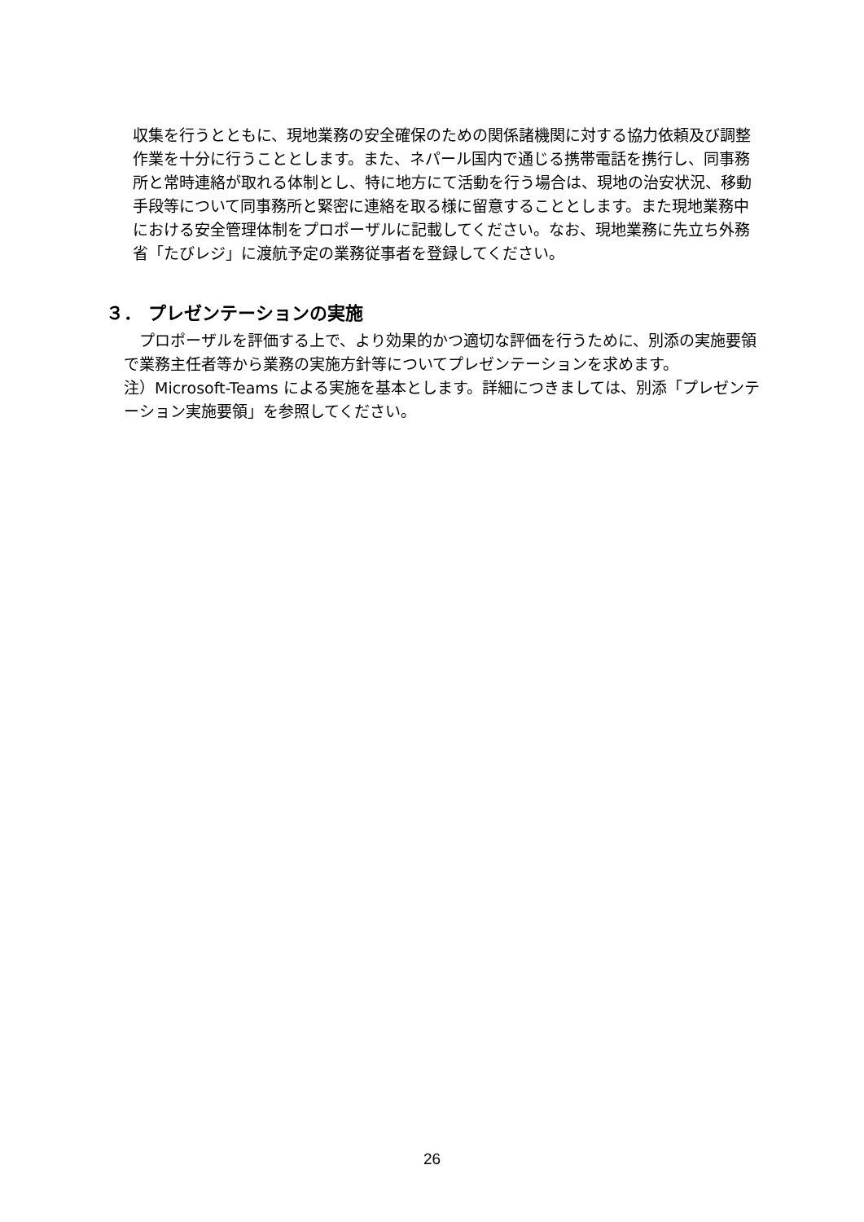収集を行うとともに、現地業務の安全確保のための関係諸機関に対する協力依頼及び調整作業を十分に行うこととします。また、ネパール国内で通じる携帯電話を携行し、同事務所と常時連絡が取れる体制とし、特に地方にて活動を行う場合は、現地の治安状況、移動手段等について同事務所と緊密に連絡を取る様に留意することとします。また現地業務中における安全管理体制をプロポーザルに記載してください。なお、現地業務に先立ち外務省「たびレジ」に渡航予定の業務従事者を登録してください。
３． プレゼンテーションの実施
　プロポーザルを評価する上で、より効果的かつ適切な評価を行うために、別添の実施要領で業務主任者等から業務の実施方針等についてプレゼンテーションを求めます。
注）Microsoft-Teams による実施を基本とします。詳細につきましては、別添「プレゼンテーション実施要領」を参照してください。
26